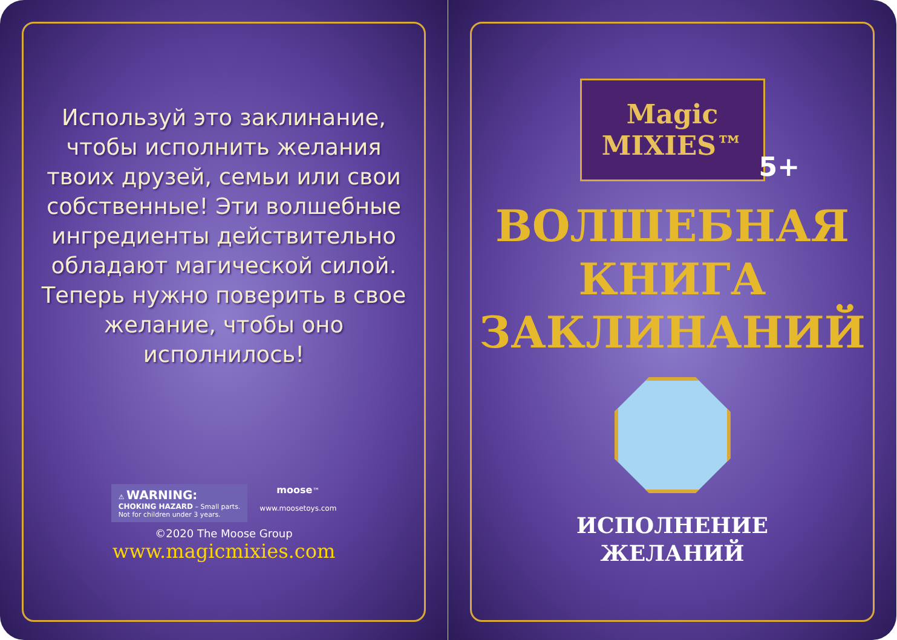Используй это заклинание, чтобы исполнить желания твоих друзей, семьи или свои собственные! Эти волшебные ингредиенты действительно обладают магической силой. Теперь нужно поверить в свое желание, чтобы оно исполнилось!
⚠ WARNING:
CHOKING HAZARD – Small parts.
Not for children under 3 years.
moose™
www.moosetoys.com
©2020 The Moose Group
www.magicmixies.com
Magic
MIXIES™
5+
ВОЛШЕБНАЯ
КНИГА
ЗАКЛИНАНИЙ
ИСПОЛНЕНИЕ
ЖЕЛАНИЙ